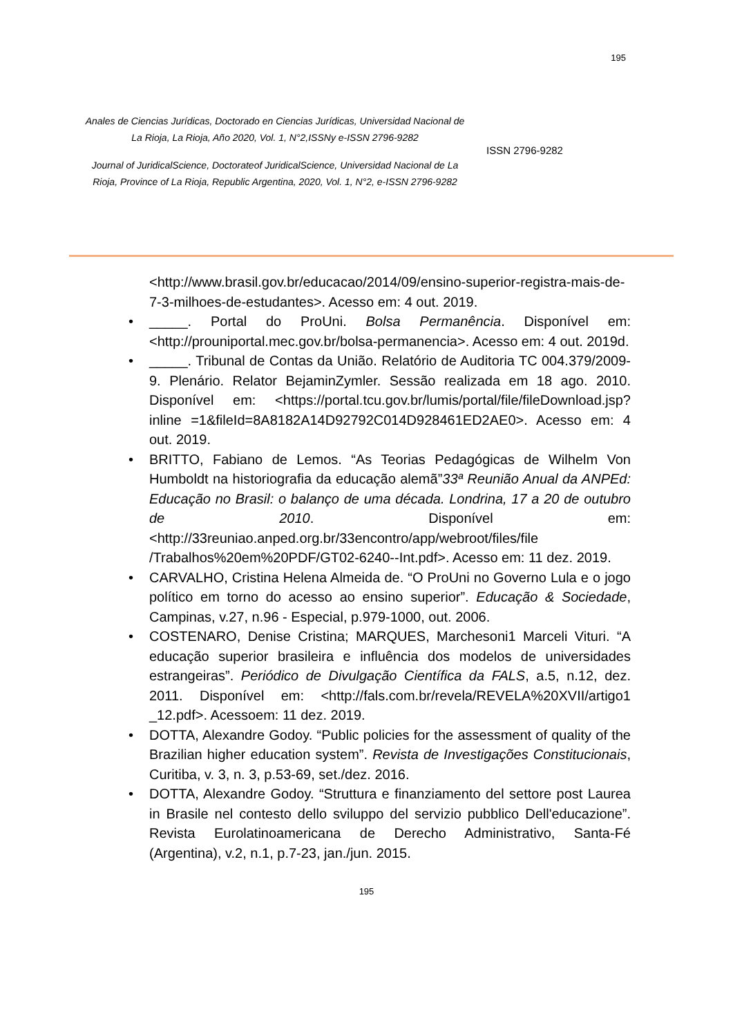195
Anales de Ciencias Jurídicas, Doctorado en Ciencias Jurídicas, Universidad Nacional de La Rioja, La Rioja, Año 2020, Vol. 1, N°2,ISSNy e-ISSN 2796-9282
Journal of JuridicalScience, Doctorateof JuridicalScience, Universidad Nacional de La Rioja, Province of La Rioja, Republic Argentina, 2020, Vol. 1, N°2, e-ISSN 2796-9282
ISSN 2796-9282
<http://www.brasil.gov.br/educacao/2014/09/ensino-superior-registra-mais-de-7-3-milhoes-de-estudantes>. Acesso em: 4 out. 2019.
• _____. Portal do ProUni. Bolsa Permanência. Disponível em: <http://prouniportal.mec.gov.br/bolsa-permanencia>. Acesso em: 4 out. 2019d.
• _____. Tribunal de Contas da União. Relatório de Auditoria TC 004.379/2009-9. Plenário. Relator BejaminZymler. Sessão realizada em 18 ago. 2010. Disponível em: <https://portal.tcu.gov.br/lumis/portal/file/fileDownload.jsp?inline =1&fileId=8A8182A14D92792C014D928461ED2AE0>. Acesso em: 4 out. 2019.
• BRITTO, Fabiano de Lemos. “As Teorias Pedagógicas de Wilhelm Von Humboldt na historiografia da educação alemã”33ª Reunião Anual da ANPEd: Educação no Brasil: o balanço de uma década. Londrina, 17 a 20 de outubro de 2010. Disponível em: <http://33reuniao.anped.org.br/33encontro/app/webroot/files/file /Trabalhos%20em%20PDF/GT02-6240--Int.pdf>. Acesso em: 11 dez. 2019.
• CARVALHO, Cristina Helena Almeida de. “O ProUni no Governo Lula e o jogo político em torno do acesso ao ensino superior”. Educação & Sociedade, Campinas, v.27, n.96 - Especial, p.979-1000, out. 2006.
• COSTENARO, Denise Cristina; MARQUES, Marchesoni1 Marceli Vituri. “A educação superior brasileira e influência dos modelos de universidades estrangeiras”. Periódico de Divulgação Científica da FALS, a.5, n.12, dez. 2011. Disponível em: <http://fals.com.br/revela/REVELA%20XVII/artigo1 _12.pdf>. Acessoem: 11 dez. 2019.
• DOTTA, Alexandre Godoy. “Public policies for the assessment of quality of the Brazilian higher education system”. Revista de Investigações Constitucionais, Curitiba, v. 3, n. 3, p.53-69, set./dez. 2016.
• DOTTA, Alexandre Godoy. “Struttura e finanziamento del settore post Laurea in Brasile nel contesto dello sviluppo del servizio pubblico Dell'educazione”. Revista Eurolatinoamericana de Derecho Administrativo, Santa-Fé (Argentina), v.2, n.1, p.7-23, jan./jun. 2015.
195